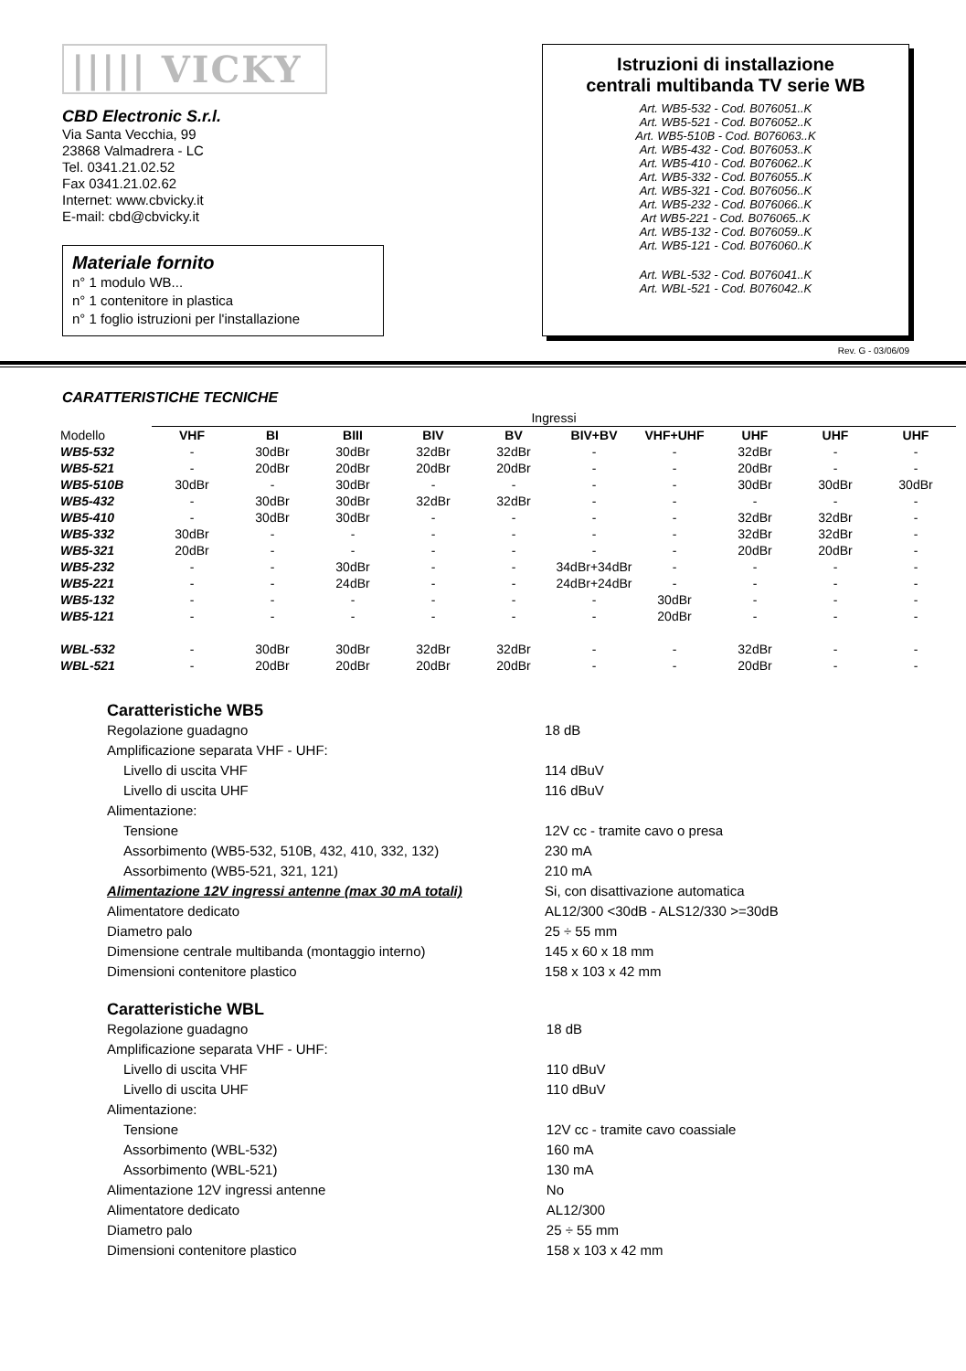||||| VICKY
CBD Electronic S.r.l.
Via Santa Vecchia, 99
23868 Valmadrera - LC
Tel. 0341.21.02.52
Fax 0341.21.02.62
Internet: www.cbvicky.it
E-mail: cbd@cbvicky.it
Materiale fornito
n° 1 modulo WB...
n° 1 contenitore in plastica
n° 1 foglio istruzioni per l'installazione
Istruzioni di installazione
centrali multibanda TV serie WB
Art. WB5-532 - Cod. B076051..K
Art. WB5-521 - Cod. B076052..K
Art. WB5-510B - Cod. B076063..K
Art. WB5-432 - Cod. B076053..K
Art. WB5-410 - Cod. B076062..K
Art. WB5-332 - Cod. B076055..K
Art. WB5-321 - Cod. B076056..K
Art. WB5-232 - Cod. B076066..K
Art WB5-221 - Cod. B076065..K
Art. WB5-132 - Cod. B076059..K
Art. WB5-121 - Cod. B076060..K
Art. WBL-532 - Cod. B076041..K
Art. WBL-521 - Cod. B076042..K
Rev. G - 03/06/09
CARATTERISTICHE TECNICHE
| | Ingressi | | | | | | | | | |
| Modello | VHF | BI | BIII | BIV | BV | BIV+BV | VHF+UHF | UHF | UHF | UHF |
| WB5-532 | - | 30dBr | 30dBr | 32dBr | 32dBr | - | - | 32dBr | - | - |
| WB5-521 | - | 20dBr | 20dBr | 20dBr | 20dBr | - | - | 20dBr | - | - |
| WB5-510B | 30dBr | - | 30dBr | - | - | - | - | 30dBr | 30dBr | 30dBr |
| WB5-432 | - | 30dBr | 30dBr | 32dBr | 32dBr | - | - | - | - | - |
| WB5-410 | - | 30dBr | 30dBr | - | - | - | - | 32dBr | 32dBr | - |
| WB5-332 | 30dBr | - | - | - | - | - | - | 32dBr | 32dBr | - |
| WB5-321 | 20dBr | - | - | - | - | - | - | 20dBr | 20dBr | - |
| WB5-232 | - | - | 30dBr | - | - | 34dBr+34dBr | - | - | - | - |
| WB5-221 | - | - | 24dBr | - | - | 24dBr+24dBr | - | - | - | - |
| WB5-132 | - | - | - | - | - | - | 30dBr | - | - | - |
| WB5-121 | - | - | - | - | - | - | 20dBr | - | - | - |
| WBL-532 | - | 30dBr | 30dBr | 32dBr | 32dBr | - | - | 32dBr | - | - |
| WBL-521 | - | 20dBr | 20dBr | 20dBr | 20dBr | - | - | 20dBr | - | - |
Caratteristiche WB5
| Regolazione guadagno | 18 dB |
| Amplificazione separata VHF - UHF: | |
| Livello di uscita VHF | 114 dBuV |
| Livello di uscita UHF | 116 dBuV |
| Alimentazione: | |
| Tensione | 12V cc - tramite cavo o presa |
| Assorbimento (WB5-532, 510B, 432, 410, 332, 132) | 230 mA |
| Assorbimento (WB5-521, 321, 121) | 210 mA |
| Alimentazione 12V ingressi antenne (max 30 mA totali) | Si, con disattivazione automatica |
| Alimentatore dedicato | AL12/300 <30dB - ALS12/330 >=30dB |
| Diametro palo | 25 ÷ 55 mm |
| Dimensione centrale multibanda (montaggio interno) | 145 x 60 x 18 mm |
| Dimensioni contenitore plastico | 158 x 103 x 42 mm |
Caratteristiche WBL
| Regolazione guadagno | 18 dB |
| Amplificazione separata VHF - UHF: | |
| Livello di uscita VHF | 110 dBuV |
| Livello di uscita UHF | 110 dBuV |
| Alimentazione: | |
| Tensione | 12V cc - tramite cavo coassiale |
| Assorbimento (WBL-532) | 160 mA |
| Assorbimento (WBL-521) | 130 mA |
| Alimentazione 12V ingressi antenne | No |
| Alimentatore dedicato | AL12/300 |
| Diametro palo | 25 ÷ 55 mm |
| Dimensioni contenitore plastico | 158 x 103 x 42 mm |